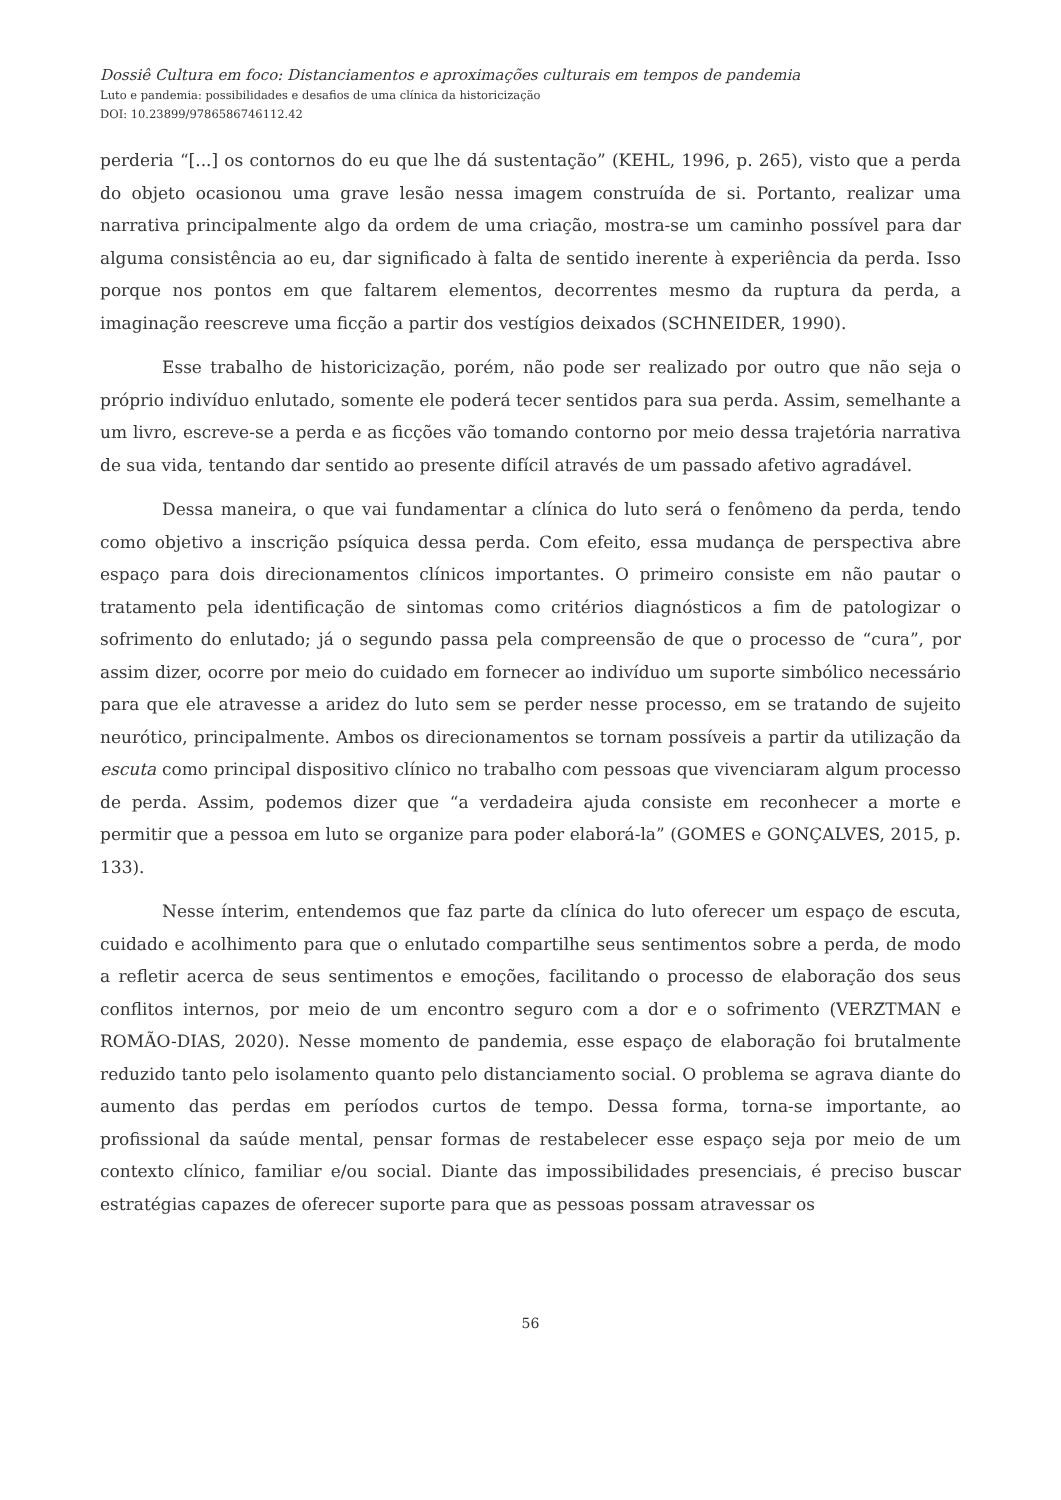Dossiê Cultura em foco: Distanciamentos e aproximações culturais em tempos de pandemia
Luto e pandemia: possibilidades e desafios de uma clínica da historicização
DOI: 10.23899/9786586746112.42
perderia “[...] os contornos do eu que lhe dá sustentação” (KEHL, 1996, p. 265), visto que a perda do objeto ocasionou uma grave lesão nessa imagem construída de si. Portanto, realizar uma narrativa principalmente algo da ordem de uma criação, mostra-se um caminho possível para dar alguma consistência ao eu, dar significado à falta de sentido inerente à experiência da perda. Isso porque nos pontos em que faltarem elementos, decorrentes mesmo da ruptura da perda, a imaginação reescreve uma ficção a partir dos vestígios deixados (SCHNEIDER, 1990).
Esse trabalho de historicização, porém, não pode ser realizado por outro que não seja o próprio indivíduo enlutado, somente ele poderá tecer sentidos para sua perda. Assim, semelhante a um livro, escreve-se a perda e as ficções vão tomando contorno por meio dessa trajetória narrativa de sua vida, tentando dar sentido ao presente difícil através de um passado afetivo agradável.
Dessa maneira, o que vai fundamentar a clínica do luto será o fenômeno da perda, tendo como objetivo a inscrição psíquica dessa perda. Com efeito, essa mudança de perspectiva abre espaço para dois direcionamentos clínicos importantes. O primeiro consiste em não pautar o tratamento pela identificação de sintomas como critérios diagnósticos a fim de patologizar o sofrimento do enlutado; já o segundo passa pela compreensão de que o processo de “cura”, por assim dizer, ocorre por meio do cuidado em fornecer ao indivíduo um suporte simbólico necessário para que ele atravesse a aridez do luto sem se perder nesse processo, em se tratando de sujeito neurótico, principalmente. Ambos os direcionamentos se tornam possíveis a partir da utilização da escuta como principal dispositivo clínico no trabalho com pessoas que vivenciaram algum processo de perda. Assim, podemos dizer que “a verdadeira ajuda consiste em reconhecer a morte e permitir que a pessoa em luto se organize para poder elaborá-la” (GOMES e GONÇALVES, 2015, p. 133).
Nesse ínterim, entendemos que faz parte da clínica do luto oferecer um espaço de escuta, cuidado e acolhimento para que o enlutado compartilhe seus sentimentos sobre a perda, de modo a refletir acerca de seus sentimentos e emoções, facilitando o processo de elaboração dos seus conflitos internos, por meio de um encontro seguro com a dor e o sofrimento (VERZTMAN e ROMÃO-DIAS, 2020). Nesse momento de pandemia, esse espaço de elaboração foi brutalmente reduzido tanto pelo isolamento quanto pelo distanciamento social. O problema se agrava diante do aumento das perdas em períodos curtos de tempo. Dessa forma, torna-se importante, ao profissional da saúde mental, pensar formas de restabelecer esse espaço seja por meio de um contexto clínico, familiar e/ou social. Diante das impossibilidades presenciais, é preciso buscar estratégias capazes de oferecer suporte para que as pessoas possam atravessar os
56